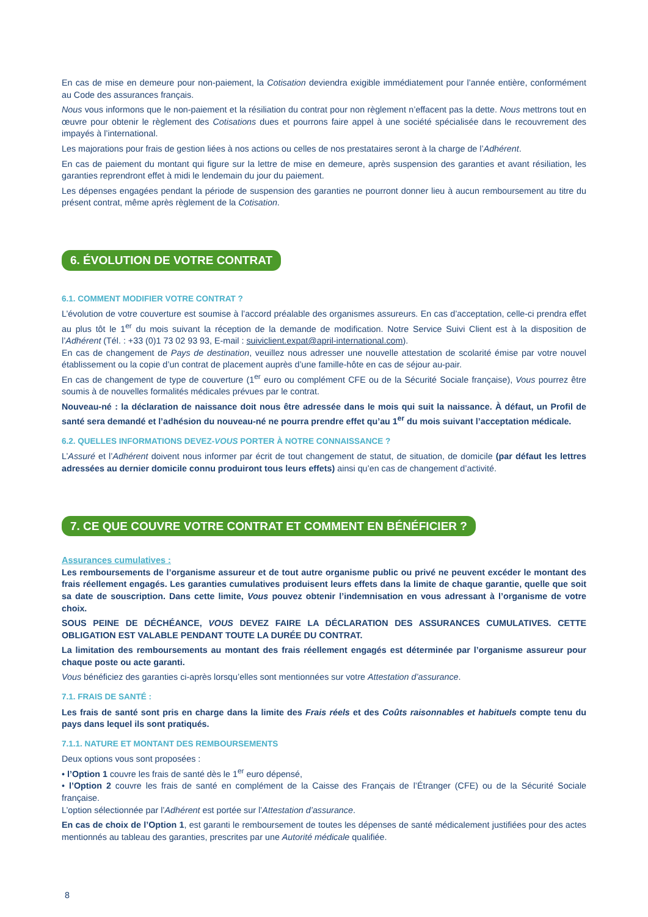En cas de mise en demeure pour non-paiement, la Cotisation deviendra exigible immédiatement pour l’année entière, conformément au Code des assurances français.
Nous vous informons que le non-paiement et la résiliation du contrat pour non règlement n’effacent pas la dette. Nous mettrons tout en œuvre pour obtenir le règlement des Cotisations dues et pourrons faire appel à une société spécialisée dans le recouvrement des impayés à l’international.
Les majorations pour frais de gestion liées à nos actions ou celles de nos prestataires seront à la charge de l’Adhérent.
En cas de paiement du montant qui figure sur la lettre de mise en demeure, après suspension des garanties et avant résiliation, les garanties reprendront effet à midi le lendemain du jour du paiement.
Les dépenses engagées pendant la période de suspension des garanties ne pourront donner lieu à aucun remboursement au titre du présent contrat, même après règlement de la Cotisation.
6. ÉVOLUTION DE VOTRE CONTRAT
6.1. COMMENT MODIFIER VOTRE CONTRAT ?
L’évolution de votre couverture est soumise à l’accord préalable des organismes assureurs. En cas d’acceptation, celle-ci prendra effet au plus tôt le 1<sup>er</sup> du mois suivant la réception de la demande de modification. Notre Service Suivi Client est à la disposition de l’Adhérent (Tél. : +33 (0)1 73 02 93 93, E-mail : suiviclient.expat@april-international.com).
En cas de changement de Pays de destination, veuillez nous adresser une nouvelle attestation de scolarité émise par votre nouvel établissement ou la copie d’un contrat de placement auprès d’une famille-hôte en cas de séjour au-pair.
En cas de changement de type de couverture (1<sup>er</sup> euro ou complément CFE ou de la Sécurité Sociale française), Vous pourrez être soumis à de nouvelles formalités médicales prévues par le contrat.
Nouveau-né : la déclaration de naissance doit nous être adressée dans le mois qui suit la naissance. À défaut, un Profil de santé sera demandé et l’adhésion du nouveau-né ne pourra prendre effet qu’au 1<sup>er</sup> du mois suivant l’acceptation médicale.
6.2. QUELLES INFORMATIONS DEVEZ-VOUS PORTER À NOTRE CONNAISSANCE ?
L’Assuré et l’Adhérent doivent nous informer par écrit de tout changement de statut, de situation, de domicile (par défaut les lettres adressées au dernier domicile connu produiront tous leurs effets) ainsi qu’en cas de changement d’activité.
7. CE QUE COUVRE VOTRE CONTRAT ET COMMENT EN BÉNÉFICIER ?
Assurances cumulatives :
Les remboursements de l’organisme assureur et de tout autre organisme public ou privé ne peuvent excéder le montant des frais réellement engagés. Les garanties cumulatives produisent leurs effets dans la limite de chaque garantie, quelle que soit sa date de souscription. Dans cette limite, Vous pouvez obtenir l’indemnisation en vous adressant à l’organisme de votre choix.
SOUS PEINE DE DÉCHÉANCE, VOUS DEVEZ FAIRE LA DÉCLARATION DES ASSURANCES CUMULATIVES. CETTE OBLIGATION EST VALABLE PENDANT TOUTE LA DURÉE DU CONTRAT.
La limitation des remboursements au montant des frais réellement engagés est déterminée par l’organisme assureur pour chaque poste ou acte garanti.
Vous bénéficiez des garanties ci-après lorsqu’elles sont mentionnées sur votre Attestation d’assurance.
7.1. FRAIS DE SANTÉ :
Les frais de santé sont pris en charge dans la limite des Frais réels et des Coûts raisonnables et habituels compte tenu du pays dans lequel ils sont pratiqués.
7.1.1. NATURE ET MONTANT DES REMBOURSEMENTS
Deux options vous sont proposées :
• l’Option 1 couvre les frais de santé dès le 1<sup>er</sup> euro dépensé,
• l’Option 2 couvre les frais de santé en complément de la Caisse des Français de l’Étranger (CFE) ou de la Sécurité Sociale française.
L’option sélectionnée par l’Adhérent est portée sur l’Attestation d’assurance.
En cas de choix de l’Option 1, est garanti le remboursement de toutes les dépenses de santé médicalement justifiées pour des actes mentionnés au tableau des garanties, prescrites par une Autorité médicale qualifiée.
8